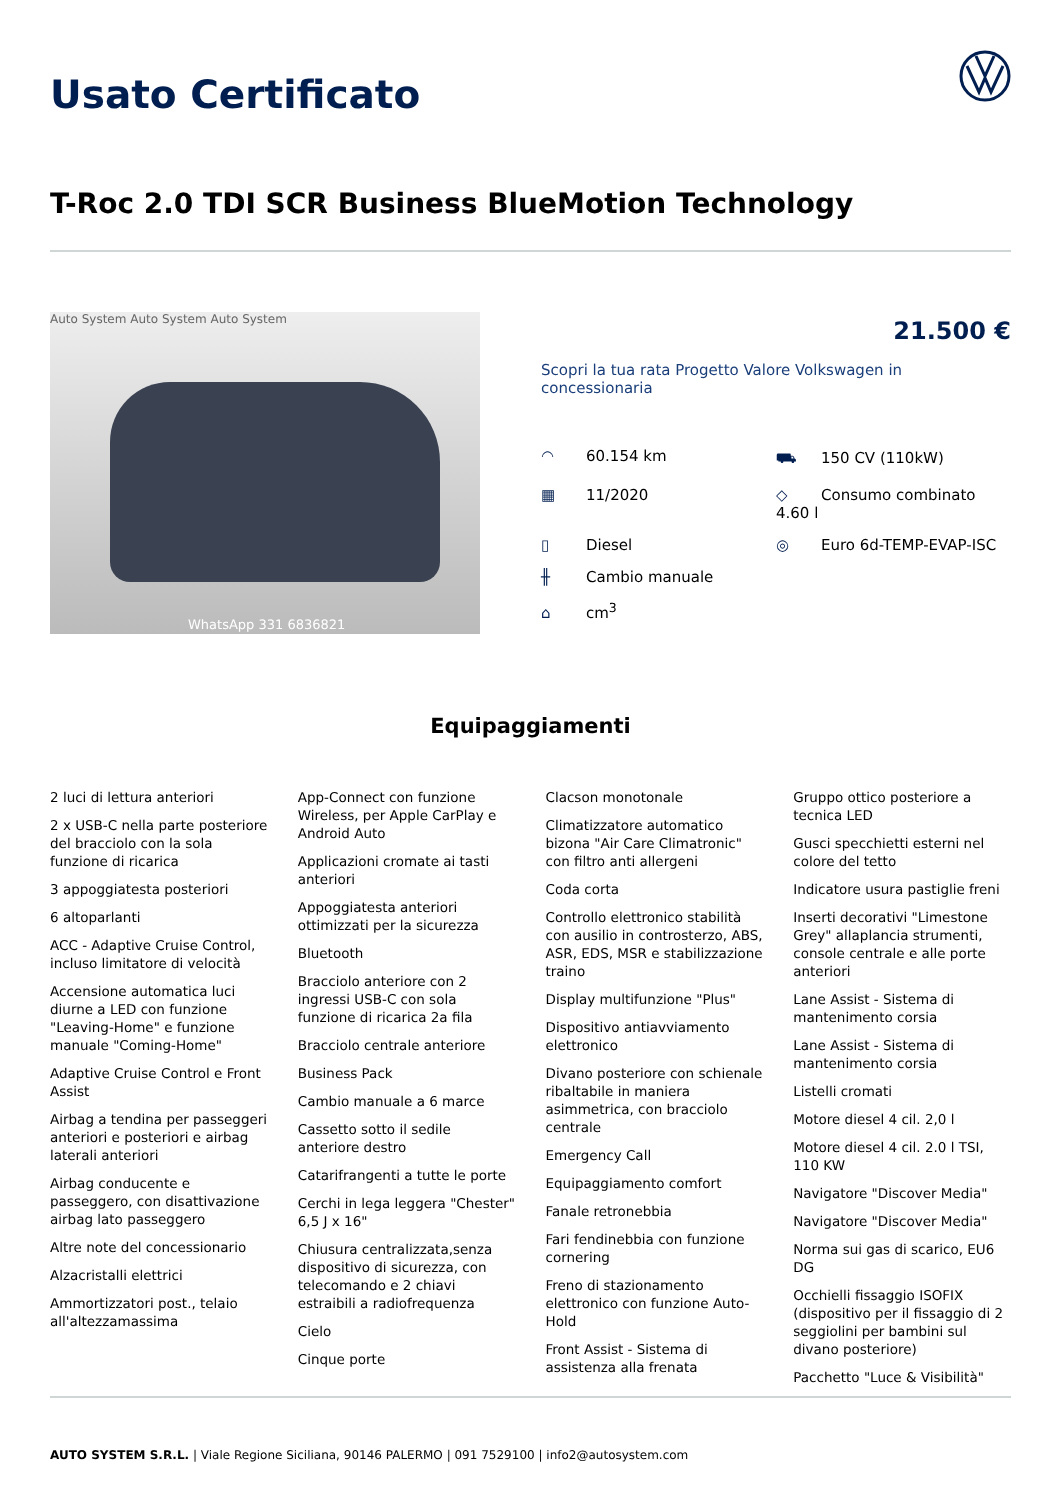Usato Certificato
T-Roc 2.0 TDI SCR Business BlueMotion Technology
Auto System Auto System Auto System
WhatsApp 331 6836821
21.500 €
Scopri la tua rata Progetto Valore Volkswagen in concessionaria
◠ 60.154 km
⛟ 150 CV (110kW)
▦ 11/2020
◇ Consumo combinato 4.60 l
▯ Diesel
◎ Euro 6d-TEMP-EVAP-ISC
╫ Cambio manuale
⌂ cm<sup>3</sup>
Equipaggiamenti
2 luci di lettura anteriori
2 x USB-C nella parte posteriore del bracciolo con la sola funzione di ricarica
3 appoggiatesta posteriori
6 altoparlanti
ACC - Adaptive Cruise Control, incluso limitatore di velocità
Accensione automatica luci diurne a LED con funzione "Leaving-Home" e funzione manuale "Coming-Home"
Adaptive Cruise Control e Front Assist
Airbag a tendina per passeggeri anteriori e posteriori e airbag laterali anteriori
Airbag conducente e passeggero, con disattivazione airbag lato passeggero
Altre note del concessionario
Alzacristalli elettrici
Ammortizzatori post., telaio all'altezzamassima
App-Connect con funzione Wireless, per Apple CarPlay e Android Auto
Applicazioni cromate ai tasti anteriori
Appoggiatesta anteriori ottimizzati per la sicurezza
Bluetooth
Bracciolo anteriore con 2 ingressi USB-C con sola funzione di ricarica 2a fila
Bracciolo centrale anteriore
Business Pack
Cambio manuale a 6 marce
Cassetto sotto il sedile anteriore destro
Catarifrangenti a tutte le porte
Cerchi in lega leggera "Chester" 6,5 J x 16"
Chiusura centralizzata,senza dispositivo di sicurezza, con telecomando e 2 chiavi estraibili a radiofrequenza
Cielo
Cinque porte
Clacson monotonale
Climatizzatore automatico bizona "Air Care Climatronic" con filtro anti allergeni
Coda corta
Controllo elettronico stabilità con ausilio in controsterzo, ABS, ASR, EDS, MSR e stabilizzazione traino
Display multifunzione "Plus"
Dispositivo antiavviamento elettronico
Divano posteriore con schienale ribaltabile in maniera asimmetrica, con bracciolo centrale
Emergency Call
Equipaggiamento comfort
Fanale retronebbia
Fari fendinebbia con funzione cornering
Freno di stazionamento elettronico con funzione Auto-Hold
Front Assist - Sistema di assistenza alla frenata
Gruppo ottico posteriore a tecnica LED
Gusci specchietti esterni nel colore del tetto
Indicatore usura pastiglie freni
Inserti decorativi "Limestone Grey" allaplancia strumenti, console centrale e alle porte anteriori
Lane Assist - Sistema di mantenimento corsia
Lane Assist - Sistema di mantenimento corsia
Listelli cromati
Motore diesel 4 cil. 2,0 l
Motore diesel 4 cil. 2.0 l TSI, 110 KW
Navigatore "Discover Media"
Navigatore "Discover Media"
Norma sui gas di scarico, EU6 DG
Occhielli fissaggio ISOFIX (dispositivo per il fissaggio di 2 seggiolini per bambini sul divano posteriore)
Pacchetto "Luce & Visibilità"
AUTO SYSTEM S.R.L. | Viale Regione Siciliana, 90146 PALERMO | 091 7529100 | info2@autosystem.com